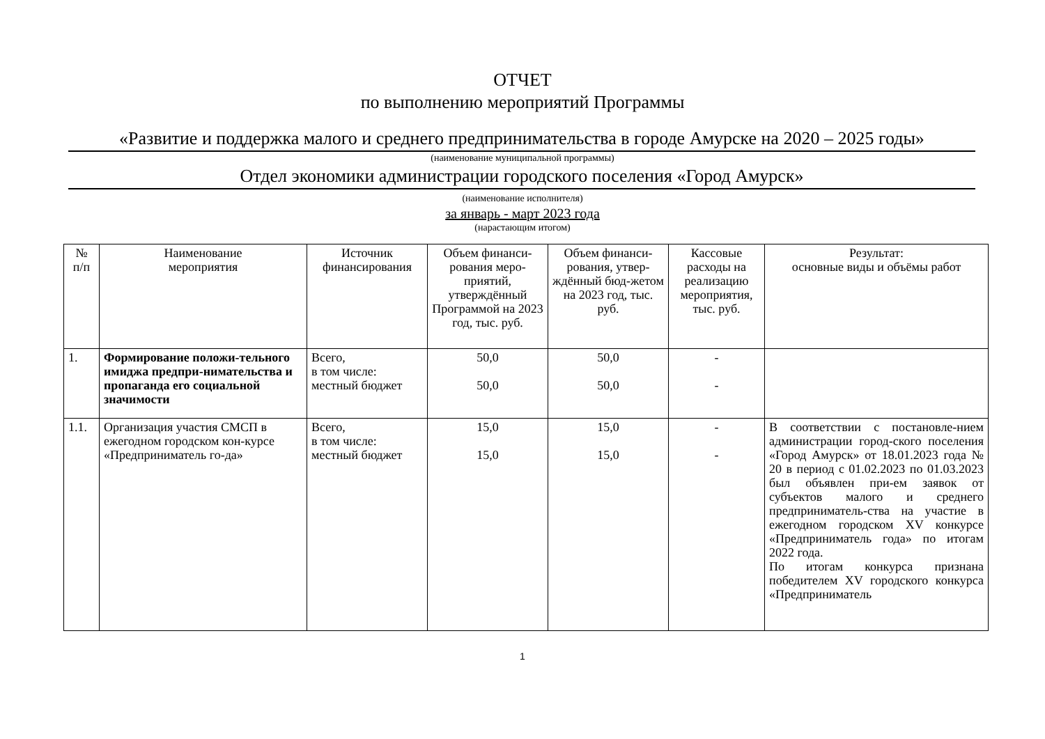ОТЧЕТ
по выполнению мероприятий Программы
«Развитие и поддержка малого и среднего предпринимательства в городе Амурске на 2020 – 2025 годы»
(наименование муниципальной программы)
Отдел экономики администрации городского поселения «Город Амурск»
(наименование исполнителя)
за январь - март 2023 года
(нарастающим итогом)
| № п/п | Наименование мероприятия | Источник финансирования | Объем финанси-рования меро-приятий, утверждённый Программой на 2023 год, тыс. руб. | Объем финанси-рования, утвер-ждённый бюд-жетом на 2023 год, тыс. руб. | Кассовые расходы на реализацию мероприятия, тыс. руб. | Результат: основные виды и объёмы работ |
| --- | --- | --- | --- | --- | --- | --- |
| 1. | Формирование положи-тельного имиджа предпри-нимательства и пропаганда его социальной значимости | Всего, в том числе: местный бюджет | 50,0 50,0 | 50,0 50,0 | - - | |
| 1.1. | Организация участия СМСП в ежегодном городском кон-курсе «Предприниматель го-да» | Всего, в том числе: местный бюджет | 15,0 15,0 | 15,0 15,0 | - - | В соответствии с постановле-нием администрации город-ского поселения «Город Амурск» от 18.01.2023 года № 20 в период с 01.02.2023 по 01.03.2023 был объявлен при-ем заявок от субъектов малого и среднего предприниматель-ства на участие в ежегодном городском XV конкурсе «Предприниматель года» по итогам 2022 года. По итогам конкурса признана победителем XV городского конкурса «Предприниматель |
1